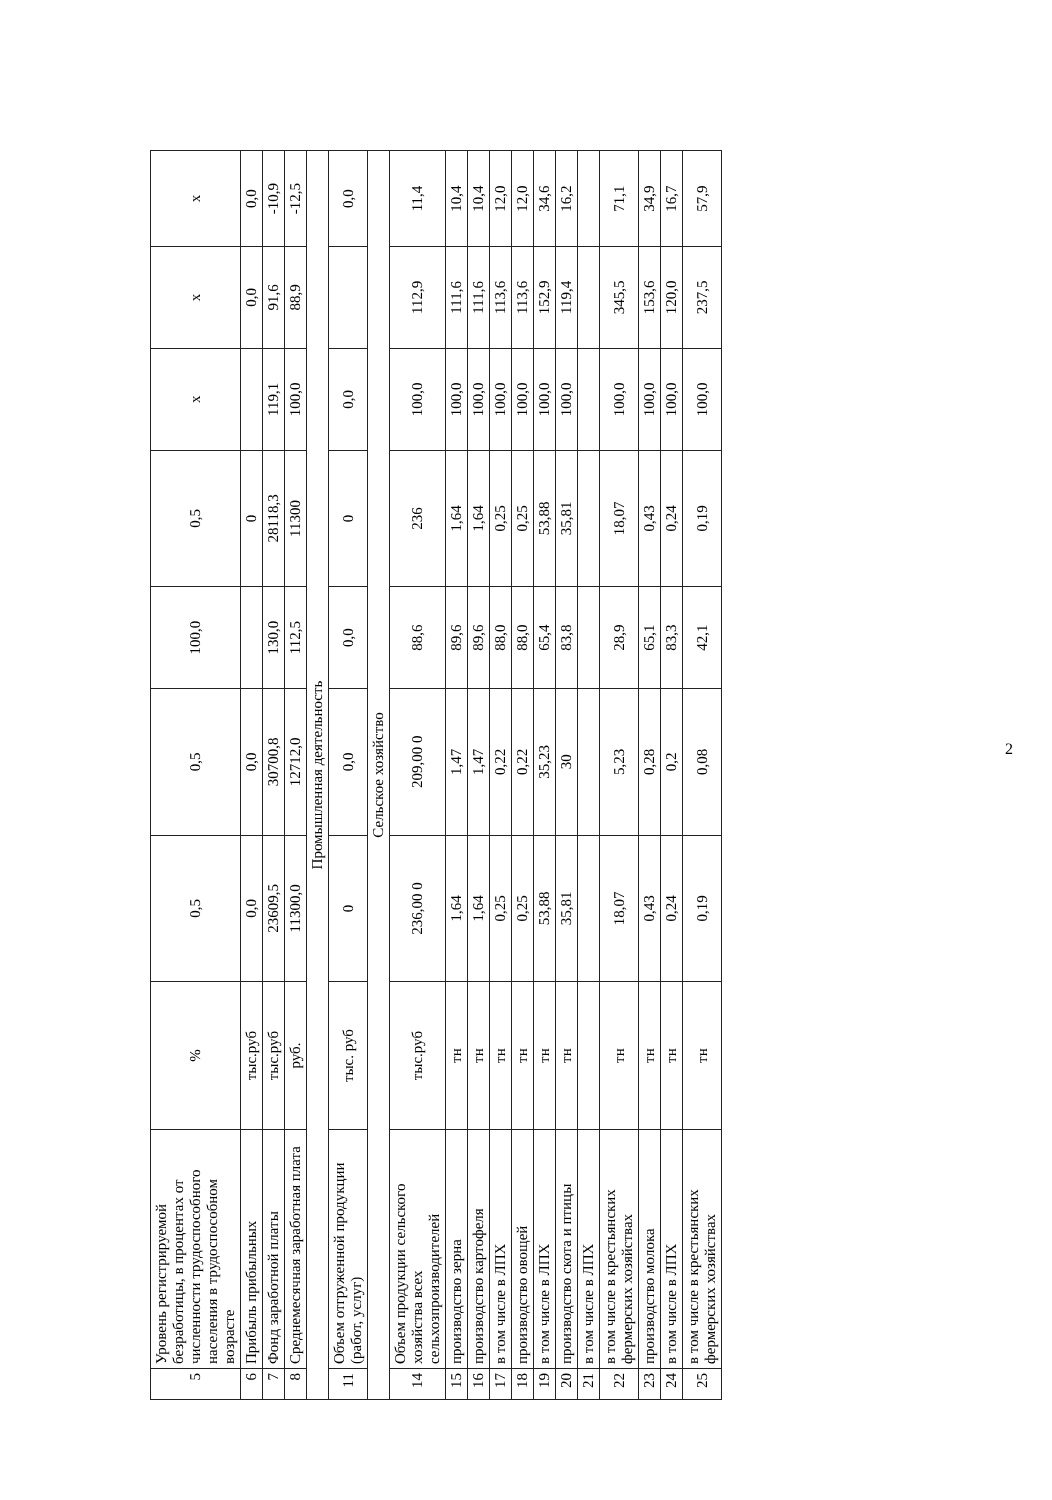| 5 | Уровень регистрируемой безработицы, в процентах от численности трудоспособного населения в трудоспособном возрасте | % | 0,5 | 0,5 | 100,0 | 0,5 | x | x | x |
| 6 | Прибыль прибыльных | тыс.руб | 0,0 | 0,0 | | 0 | | 0,0 | 0,0 |
| 7 | Фонд заработной платы | тыс.руб | 23609,5 | 30700,8 | 130,0 | 28118,3 | 119,1 | 91,6 | -10,9 |
| 8 | Среднемесячная заработная плата | руб. | 11300,0 | 12712,0 | 112,5 | 11300 | 100,0 | 88,9 | -12,5 |
| Промышленная деятельность | | | | | | | | | |
| 11 | Объем отгруженной продукции (работ, услуг) | тыс. руб | 0 | 0,0 | 0,0 | 0 | 0,0 | | 0,0 |
| Сельское хозяйство | | | | | | | | | |
| 14 | Объем продукции сельского хозяйства всех сельхозпроизводителей | тыс.руб | 236,00 0 | 209,00 0 | 88,6 | 236 | 100,0 | 112,9 | 11,4 |
| 15 | производство зерна | тн | 1,64 | 1,47 | 89,6 | 1,64 | 100,0 | 111,6 | 10,4 |
| 16 | производство картофеля | тн | 1,64 | 1,47 | 89,6 | 1,64 | 100,0 | 111,6 | 10,4 |
| 17 | в том числе в ЛПХ | тн | 0,25 | 0,22 | 88,0 | 0,25 | 100,0 | 113,6 | 12,0 |
| 18 | производство овощей | тн | 0,25 | 0,22 | 88,0 | 0,25 | 100,0 | 113,6 | 12,0 |
| 19 | в том числе в ЛПХ | тн | 53,88 | 35,23 | 65,4 | 53,88 | 100,0 | 152,9 | 34,6 |
| 20 | производство скота и птицы | тн | 35,81 | 30 | 83,8 | 35,81 | 100,0 | 119,4 | 16,2 |
| 21 | в том числе в ЛПХ | | | | | | | | |
| 22 | в том числе в крестьянских фермерских хозяйствах | тн | 18,07 | 5,23 | 28,9 | 18,07 | 100,0 | 345,5 | 71,1 |
| 23 | производство молока | тн | 0,43 | 0,28 | 65,1 | 0,43 | 100,0 | 153,6 | 34,9 |
| 24 | в том числе в ЛПХ | тн | 0,24 | 0,2 | 83,3 | 0,24 | 100,0 | 120,0 | 16,7 |
| 25 | в том числе в крестьянских фермерских хозяйствах | тн | 0,19 | 0,08 | 42,1 | 0,19 | 100,0 | 237,5 | 57,9 |
2